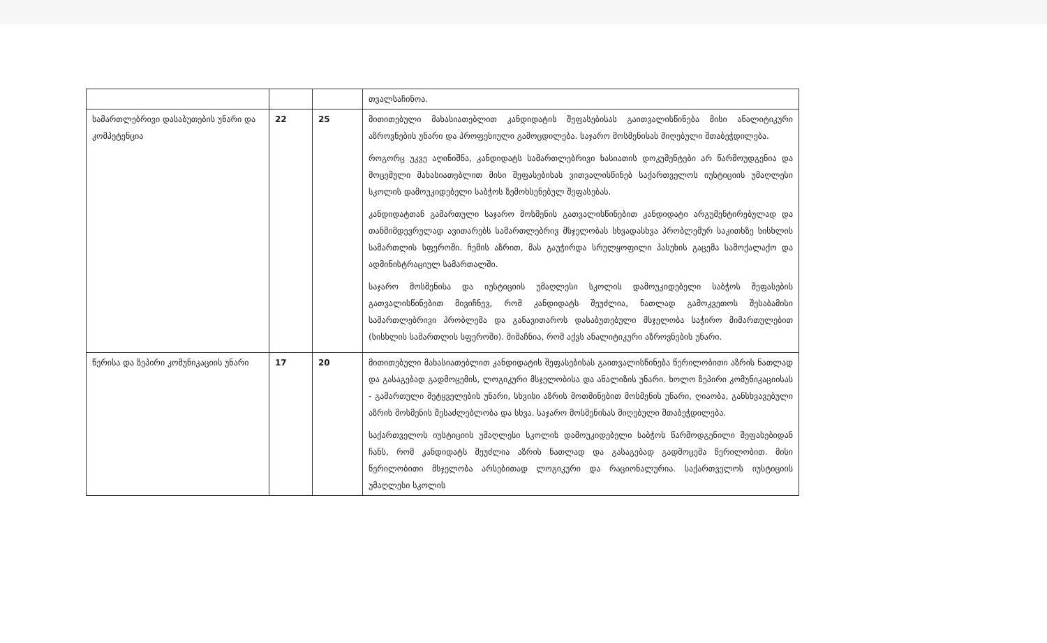| | | | თვალსაჩინოა. |
| სამართლებრივი დასაბუთების უნარი და კომპეტენცია | 22 | 25 | მითითებული მახასიათებლით კანდიდატის შეფასებისას გაითვალისწინება მისი ანალიტიკური აზროვნების უნარი და პროფესიული გამოცდილება. საჯარო მოსმენისას მიღებული შთაბეჭდილება. როგორც უკვე აღინიშნა, კანდიდატს სამართლებრივი ხასიათის დოკუმენტები არ წარმოუდგენია და მოცემული მახასიათებლით მისი შეფასებისას ვითვალისწინებ საქართველოს იუსტიციის უმაღლესი სკოლის დამოუკიდებელი საბჭოს ზემოხსენებულ შეფასებას. კანდიდატთან გამართული საჯარო მოსმენის გათვალისწინებით კანდიდატი არგუმენტირებულად და თანმიმდევრულად ავითარებს სამართლებრივ მსჯელობას სხვადასხვა პრობლემურ საკითხზე სისხლის სამართლის სფეროში. ჩემის აზრით, მას გაუჭირდა სრულყოფილი პასუხის გაცემა სამოქალაქო და ადმინისტრაციულ სამართალში. საჯარო მოსმენისა და იუსტიციის უმაღლესი სკოლის დამოუკიდებელი საბჭოს შეფასების გათვალისწინებით მივიჩნევ, რომ კანდიდატს შეუძლია, ნათლად გამოკვეთოს შესაბამისი სამართლებრივი პრობლემა და განავითაროს დასაბუთებული მსჯელობა საჭირო მიმართულებით (სისხლის სამართლის სფეროში). მიმაჩნია, რომ აქვს ანალიტიკური აზროვნების უნარი. |
| წერისა და ზეპირი კომუნიკაციის უნარი | 17 | 20 | მითითებული მახასიათებლით კანდიდატის შეფასებისას გაითვალისწინება წერილობითი აზრის ნათლად და გასაგებად გადმოცემის, ლოგიკური მსჯელობისა და ანალიზის უნარი. ხოლო ზეპირი კომუნიკაციისას - გამართული მეტყველების უნარი, სხვისი აზრის მოთმინებით მოსმენის უნარი, ღიაობა, განსხვავებული აზრის მოსმენის შესაძლებლობა და სხვა. საჯარო მოსმენისას მიღებული შთაბეჭდილება. საქართველოს იუსტიციის უმაღლესი სკოლის დამოუკიდებელი საბჭოს წარმოდგენილი შეფასებიდან ჩანს, რომ კანდიდატს შეუძლია აზრის ნათლად და გასაგებად გადმოცემა წერილობით. მისი წერილობითი მსჯელობა არსებითად ლოგიკური და რაციონალურია. საქართველოს იუსტიციის უმაღლესი სკოლის |